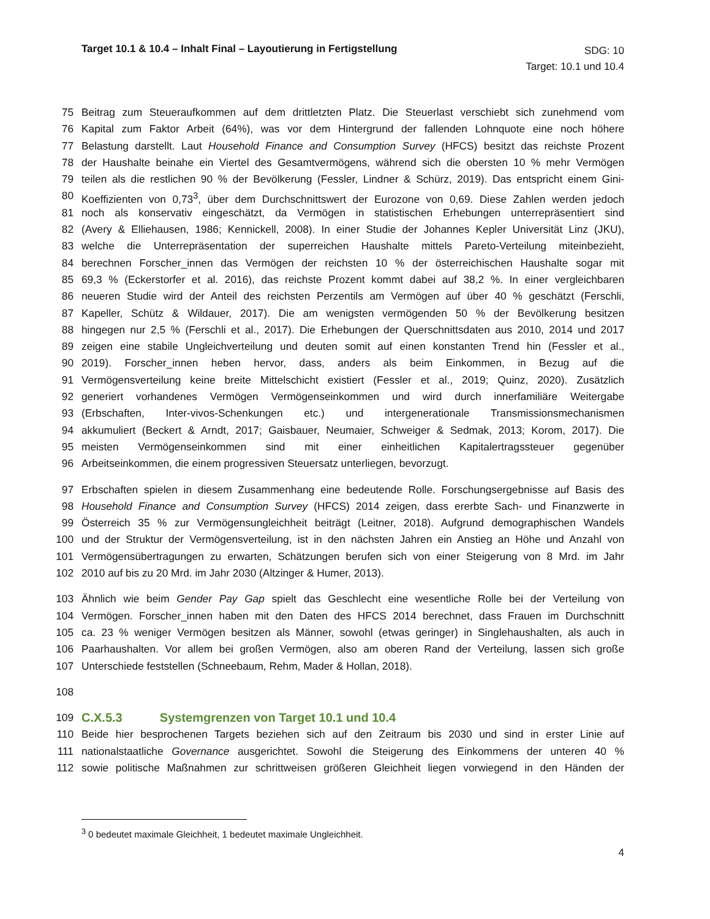Target 10.1 & 10.4 – Inhalt Final – Layoutierung in Fertigstellung
SDG: 10
Target: 10.1 und 10.4
75 Beitrag zum Steueraufkommen auf dem drittletzten Platz. Die Steuerlast verschiebt sich zunehmend vom
76 Kapital zum Faktor Arbeit (64%), was vor dem Hintergrund der fallenden Lohnquote eine noch höhere
77 Belastung darstellt. Laut Household Finance and Consumption Survey (HFCS) besitzt das reichste Prozent
78 der Haushalte beinahe ein Viertel des Gesamtvermögens, während sich die obersten 10 % mehr Vermögen
79 teilen als die restlichen 90 % der Bevölkerung (Fessler, Lindner & Schürz, 2019). Das entspricht einem Gini-
80 Koeffizienten von 0,73<sup>3</sup>, über dem Durchschnittswert der Eurozone von 0,69. Diese Zahlen werden jedoch
81 noch als konservativ eingeschätzt, da Vermögen in statistischen Erhebungen unterrepräsentiert sind
82 (Avery & Elliehausen, 1986; Kennickell, 2008). In einer Studie der Johannes Kepler Universität Linz (JKU),
83 welche die Unterrepräsentation der superreichen Haushalte mittels Pareto-Verteilung miteinbezieht,
84 berechnen Forscher_innen das Vermögen der reichsten 10 % der österreichischen Haushalte sogar mit
85 69,3 % (Eckerstorfer et al. 2016), das reichste Prozent kommt dabei auf 38,2 %. In einer vergleichbaren
86 neueren Studie wird der Anteil des reichsten Perzentils am Vermögen auf über 40 % geschätzt (Ferschli,
87 Kapeller, Schütz & Wildauer, 2017). Die am wenigsten vermögenden 50 % der Bevölkerung besitzen
88 hingegen nur 2,5 % (Ferschli et al., 2017). Die Erhebungen der Querschnittsdaten aus 2010, 2014 und 2017
89 zeigen eine stabile Ungleichverteilung und deuten somit auf einen konstanten Trend hin (Fessler et al.,
90 2019). Forscher_innen heben hervor, dass, anders als beim Einkommen, in Bezug auf die
91 Vermögensverteilung keine breite Mittelschicht existiert (Fessler et al., 2019; Quinz, 2020). Zusätzlich
92 generiert vorhandenes Vermögen Vermögenseinkommen und wird durch innerfamiliäre Weitergabe
93 (Erbschaften, Inter-vivos-Schenkungen etc.) und intergenerationale Transmissionsmechanismen
94 akkumuliert (Beckert & Arndt, 2017; Gaisbauer, Neumaier, Schweiger & Sedmak, 2013; Korom, 2017). Die
95 meisten Vermögenseinkommen sind mit einer einheitlichen Kapitalertragssteuer gegenüber
96 Arbeitseinkommen, die einem progressiven Steuersatz unterliegen, bevorzugt.
97 Erbschaften spielen in diesem Zusammenhang eine bedeutende Rolle. Forschungsergebnisse auf Basis des
98 Household Finance and Consumption Survey (HFCS) 2014 zeigen, dass ererbte Sach- und Finanzwerte in
99 Österreich 35 % zur Vermögensungleichheit beiträgt (Leitner, 2018). Aufgrund demographischen Wandels
100 und der Struktur der Vermögensverteilung, ist in den nächsten Jahren ein Anstieg an Höhe und Anzahl von
101 Vermögensübertragungen zu erwarten, Schätzungen berufen sich von einer Steigerung von 8 Mrd. im Jahr
102 2010 auf bis zu 20 Mrd. im Jahr 2030 (Altzinger & Humer, 2013).
103 Ähnlich wie beim Gender Pay Gap spielt das Geschlecht eine wesentliche Rolle bei der Verteilung von
104 Vermögen. Forscher_innen haben mit den Daten des HFCS 2014 berechnet, dass Frauen im Durchschnitt
105 ca. 23 % weniger Vermögen besitzen als Männer, sowohl (etwas geringer) in Singlehaushalten, als auch in
106 Paarhaushalten. Vor allem bei großen Vermögen, also am oberen Rand der Verteilung, lassen sich große
107 Unterschiede feststellen (Schneebaum, Rehm, Mader & Hollan, 2018).
108
109
C.X.5.3 Systemgrenzen von Target 10.1 und 10.4
110 Beide hier besprochenen Targets beziehen sich auf den Zeitraum bis 2030 und sind in erster Linie auf
111 nationalstaatliche Governance ausgerichtet. Sowohl die Steigerung des Einkommens der unteren 40 %
112 sowie politische Maßnahmen zur schrittweisen größeren Gleichheit liegen vorwiegend in den Händen der
<sup>3</sup> 0 bedeutet maximale Gleichheit, 1 bedeutet maximale Ungleichheit.
4